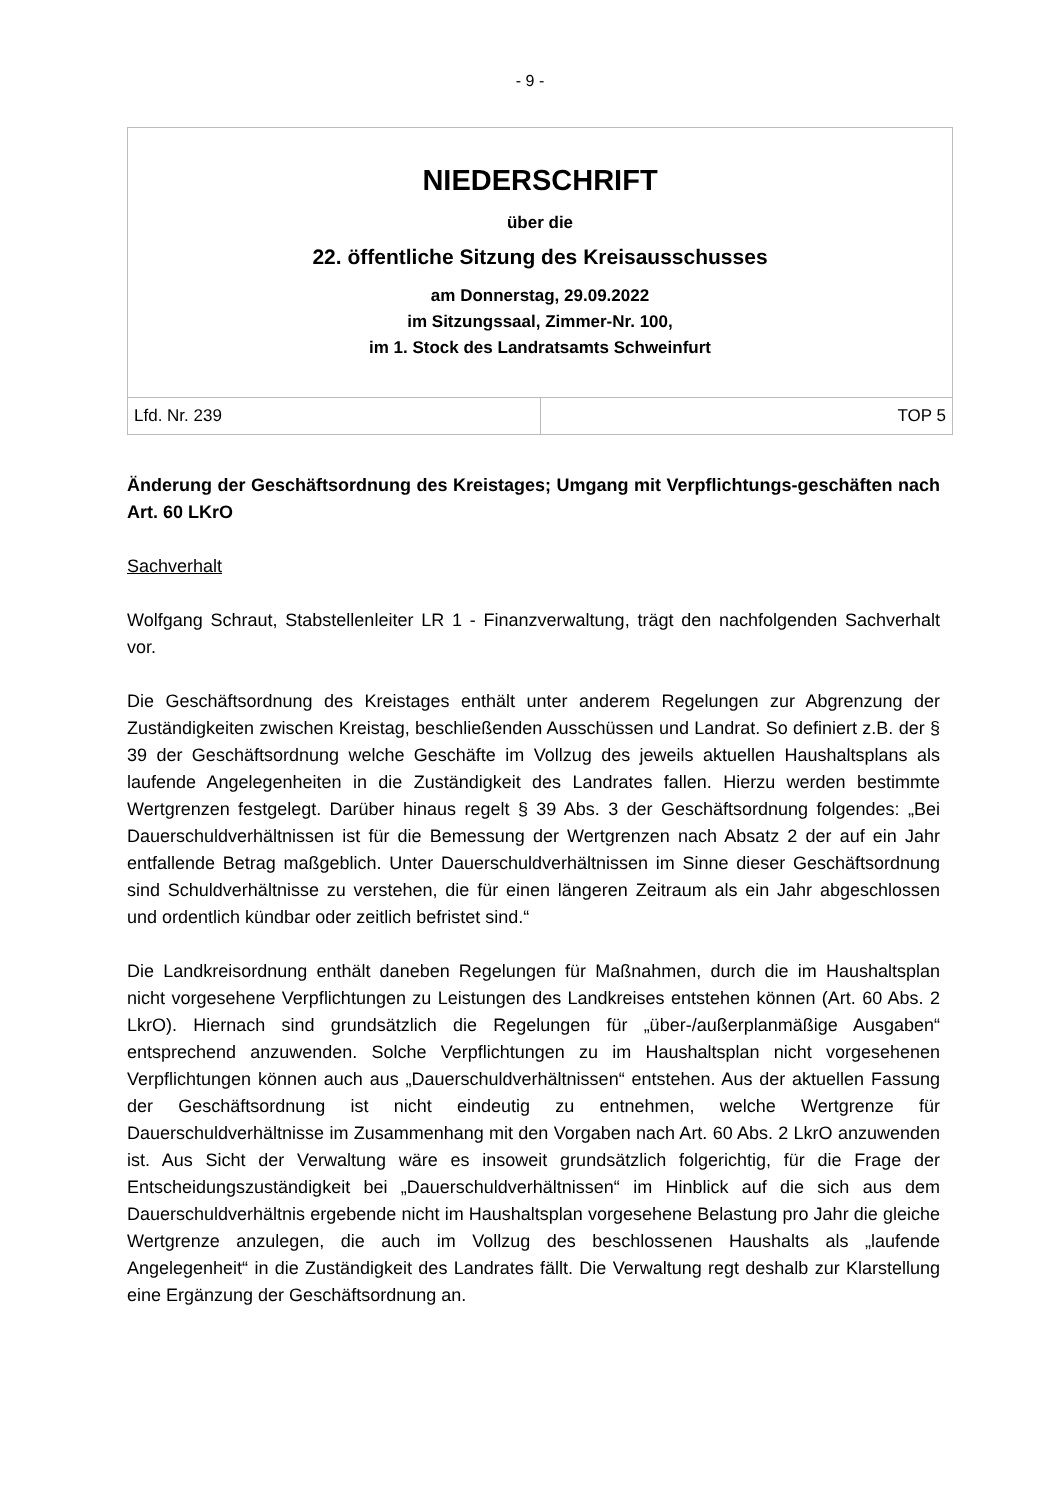- 9 -
| NIEDERSCHRIFT über die 22. öffentliche Sitzung des Kreisausschusses am Donnerstag, 29.09.2022 im Sitzungssaal, Zimmer-Nr. 100, im 1. Stock des Landratsamts Schweinfurt | |
| Lfd. Nr. 239 | TOP 5 |
Änderung der Geschäftsordnung des Kreistages; Umgang mit Verpflichtungs-geschäften nach Art. 60 LKrO
Sachverhalt
Wolfgang Schraut, Stabstellenleiter LR 1 - Finanzverwaltung, trägt den nachfolgenden Sachverhalt vor.
Die Geschäftsordnung des Kreistages enthält unter anderem Regelungen zur Abgrenzung der Zuständigkeiten zwischen Kreistag, beschließenden Ausschüssen und Landrat. So definiert z.B. der § 39 der Geschäftsordnung welche Geschäfte im Vollzug des jeweils aktuellen Haushaltsplans als laufende Angelegenheiten in die Zuständigkeit des Landrates fallen. Hierzu werden bestimmte Wertgrenzen festgelegt. Darüber hinaus regelt § 39 Abs. 3 der Geschäftsordnung folgendes: „Bei Dauerschuldverhältnissen ist für die Bemessung der Wertgrenzen nach Absatz 2 der auf ein Jahr entfallende Betrag maßgeblich. Unter Dauerschuldverhältnissen im Sinne dieser Geschäftsordnung sind Schuldverhältnisse zu verstehen, die für einen längeren Zeitraum als ein Jahr abgeschlossen und ordentlich kündbar oder zeitlich befristet sind.“
Die Landkreisordnung enthält daneben Regelungen für Maßnahmen, durch die im Haushaltsplan nicht vorgesehene Verpflichtungen zu Leistungen des Landkreises entstehen können (Art. 60 Abs. 2 LkrO). Hiernach sind grundsätzlich die Regelungen für „über-/außerplanmäßige Ausgaben“ entsprechend anzuwenden. Solche Verpflichtungen zu im Haushaltsplan nicht vorgesehenen Verpflichtungen können auch aus „Dauerschuldverhältnissen“ entstehen. Aus der aktuellen Fassung der Geschäftsordnung ist nicht eindeutig zu entnehmen, welche Wertgrenze für Dauerschuldverhältnisse im Zusammenhang mit den Vorgaben nach Art. 60 Abs. 2 LkrO anzuwenden ist. Aus Sicht der Verwaltung wäre es insoweit grundsätzlich folgerichtig, für die Frage der Entscheidungszuständigkeit bei „Dauerschuldverhältnissen“ im Hinblick auf die sich aus dem Dauerschuldverhältnis ergebende nicht im Haushaltsplan vorgesehene Belastung pro Jahr die gleiche Wertgrenze anzulegen, die auch im Vollzug des beschlossenen Haushalts als „laufende Angelegenheit“ in die Zuständigkeit des Landrates fällt. Die Verwaltung regt deshalb zur Klarstellung eine Ergänzung der Geschäftsordnung an.